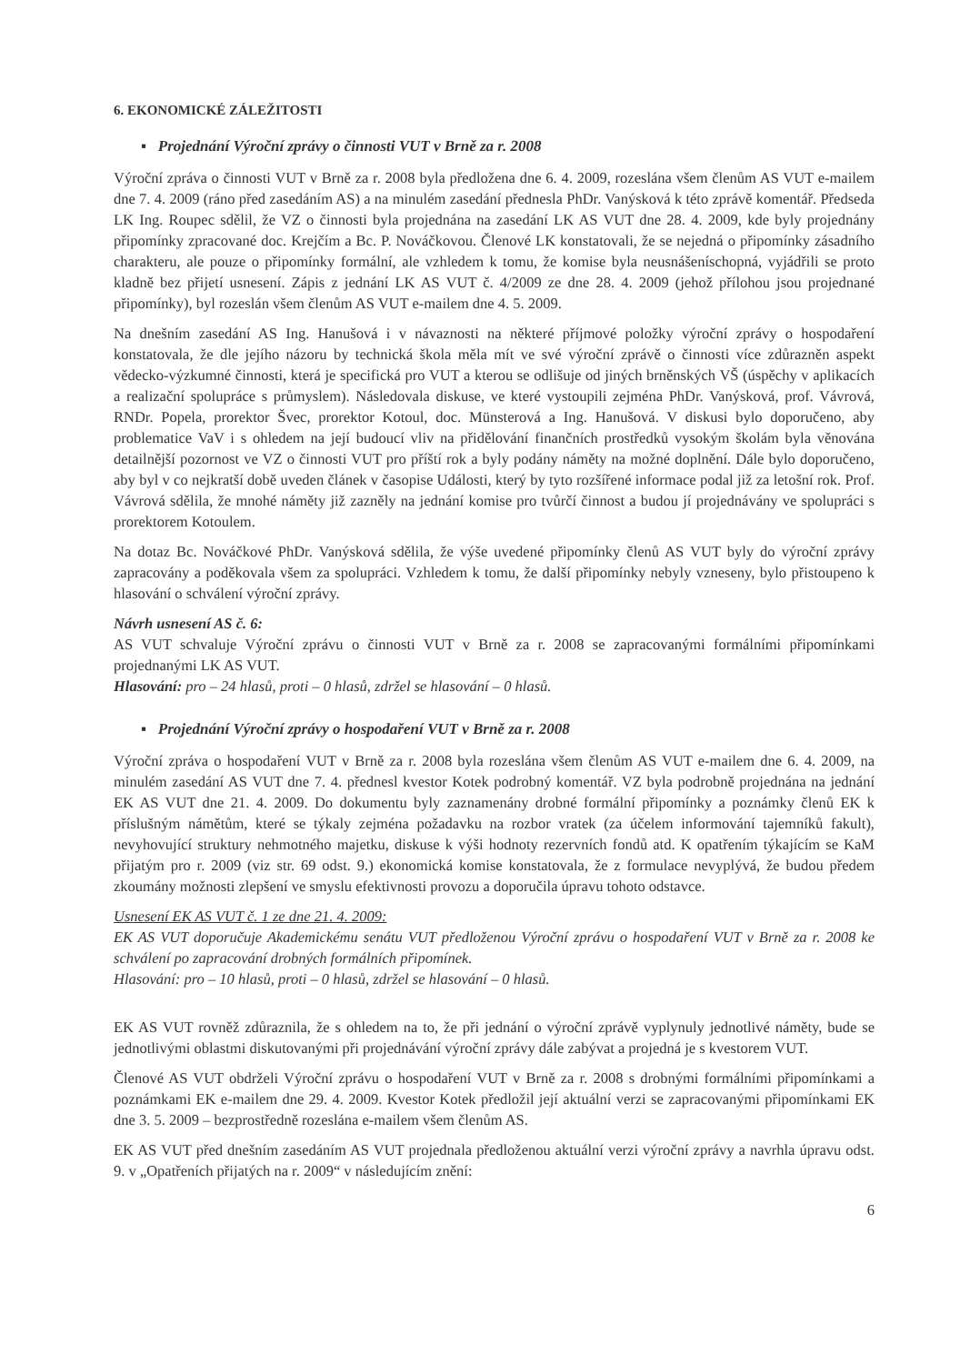6. EKONOMICKÉ ZÁLEŽITOSTI
▪ Projednání Výroční zprávy o činnosti VUT v Brně za r. 2008
Výroční zpráva o činnosti VUT v Brně za r. 2008 byla předložena dne 6. 4. 2009, rozeslána všem členům AS VUT e-mailem dne 7. 4. 2009 (ráno před zasedáním AS) a na minulém zasedání přednesla PhDr. Vanýsková k této zprávě komentář. Předseda LK Ing. Roupec sdělil, že VZ o činnosti byla projednána na zasedání LK AS VUT dne 28. 4. 2009, kde byly projednány připomínky zpracované doc. Krejčím a Bc. P. Nováčkovou. Členové LK konstatovali, že se nejedná o připomínky zásadního charakteru, ale pouze o připomínky formální, ale vzhledem k tomu, že komise byla neusnášeníschopná, vyjádřili se proto kladně bez přijetí usnesení. Zápis z jednání LK AS VUT č. 4/2009 ze dne 28. 4. 2009 (jehož přílohou jsou projednané připomínky), byl rozeslán všem členům AS VUT e-mailem dne 4. 5. 2009.
Na dnešním zasedání AS Ing. Hanušová i v návaznosti na některé příjmové položky výroční zprávy o hospodaření konstatovala, že dle jejího názoru by technická škola měla mít ve své výroční zprávě o činnosti více zdůrazněn aspekt vědecko-výzkumné činnosti, která je specifická pro VUT a kterou se odlišuje od jiných brněnských VŠ (úspěchy v aplikacích a realizační spolupráce s průmyslem). Následovala diskuse, ve které vystoupili zejména PhDr. Vanýsková, prof. Vávrová, RNDr. Popela, prorektor Švec, prorektor Kotoul, doc. Münsterová a Ing. Hanušová. V diskusi bylo doporučeno, aby problematice VaV i s ohledem na její budoucí vliv na přidělování finančních prostředků vysokým školám byla věnována detailnější pozornost ve VZ o činnosti VUT pro příští rok a byly podány náměty na možné doplnění. Dále bylo doporučeno, aby byl v co nejkratší době uveden článek v časopise Události, který by tyto rozšířené informace podal již za letošní rok. Prof. Vávrová sdělila, že mnohé náměty již zazněly na jednání komise pro tvůrčí činnost a budou jí projednávány ve spolupráci s prorektorem Kotoulem.
Na dotaz Bc. Nováčkové PhDr. Vanýsková sdělila, že výše uvedené připomínky členů AS VUT byly do výroční zprávy zapracovány a poděkovala všem za spolupráci. Vzhledem k tomu, že další připomínky nebyly vzneseny, bylo přistoupeno k hlasování o schválení výroční zprávy.
Návrh usnesení AS č. 6:
AS VUT schvaluje Výroční zprávu o činnosti VUT v Brně za r. 2008 se zapracovanými formálními připomínkami projednanými LK AS VUT.
Hlasování: pro – 24 hlasů, proti – 0 hlasů, zdržel se hlasování – 0 hlasů.
▪ Projednání Výroční zprávy o hospodaření VUT v Brně za r. 2008
Výroční zpráva o hospodaření VUT v Brně za r. 2008 byla rozeslána všem členům AS VUT e-mailem dne 6. 4. 2009, na minulém zasedání AS VUT dne 7. 4. přednesl kvestor Kotek podrobný komentář. VZ byla podrobně projednána na jednání EK AS VUT dne 21. 4. 2009. Do dokumentu byly zaznamenány drobné formální připomínky a poznámky členů EK k příslušným námětům, které se týkaly zejména požadavku na rozbor vratek (za účelem informování tajemníků fakult), nevyhovující struktury nehmotného majetku, diskuse k výši hodnoty rezervních fondů atd. K opatřením týkajícím se KaM přijatým pro r. 2009 (viz str. 69 odst. 9.) ekonomická komise konstatovala, že z formulace nevyplývá, že budou předem zkoumány možnosti zlepšení ve smyslu efektivnosti provozu a doporučila úpravu tohoto odstavce.
Usnesení EK AS VUT č. 1 ze dne 21. 4. 2009:
EK AS VUT doporučuje Akademickému senátu VUT předloženou Výroční zprávu o hospodaření VUT v Brně za r. 2008 ke schválení po zapracování drobných formálních připomínek.
Hlasování: pro – 10 hlasů, proti – 0 hlasů, zdržel se hlasování – 0 hlasů.
EK AS VUT rovněž zdůraznila, že s ohledem na to, že při jednání o výroční zprávě vyplynuly jednotlivé náměty, bude se jednotlivými oblastmi diskutovanými při projednávání výroční zprávy dále zabývat a projedná je s kvestorem VUT.
Členové AS VUT obdrželi Výroční zprávu o hospodaření VUT v Brně za r. 2008 s drobnými formálními připomínkami a poznámkami EK e-mailem dne 29. 4. 2009. Kvestor Kotek předložil její aktuální verzi se zapracovanými připomínkami EK dne 3. 5. 2009 – bezprostředně rozeslána e-mailem všem členům AS.
EK AS VUT před dnešním zasedáním AS VUT projednala předloženou aktuální verzi výroční zprávy a navrhla úpravu odst. 9. v „Opatřeních přijatých na r. 2009“ v následujícím znění:
6